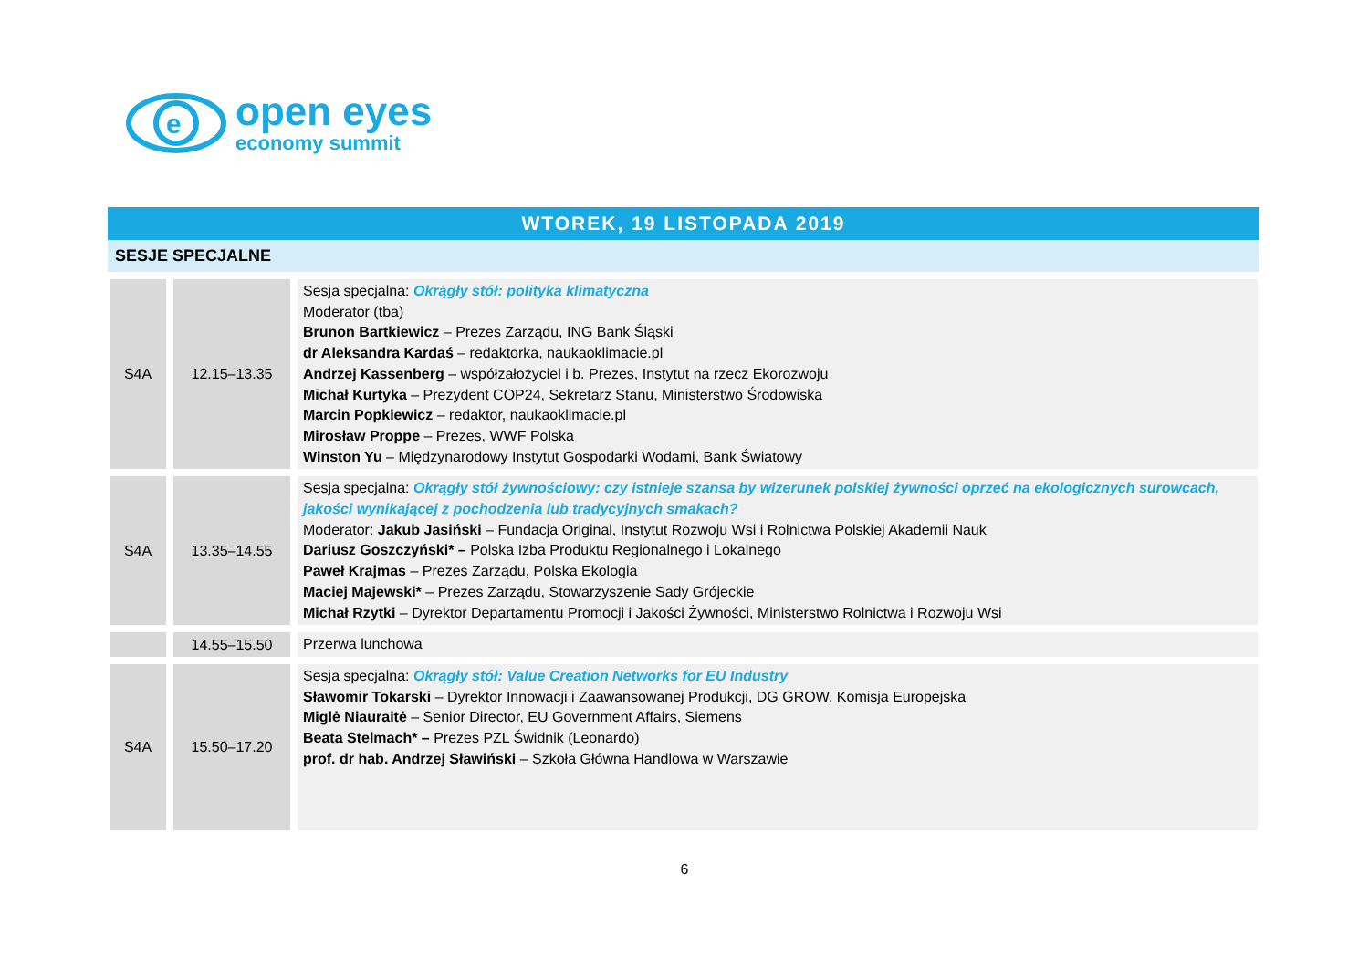e
open eyes
economy summit
WTOREK, 19 LISTOPADA 2019
SESJE SPECJALNE
| S4A | 12.15–13.35 | Sesja specjalna: Okrągły stół: polityka klimatyczna Moderator (tba) Brunon Bartkiewicz – Prezes Zarządu, ING Bank Śląski dr Aleksandra Kardaś – redaktorka, naukaoklimacie.pl Andrzej Kassenberg – współzałożyciel i b. Prezes, Instytut na rzecz Ekorozwoju Michał Kurtyka – Prezydent COP24, Sekretarz Stanu, Ministerstwo Środowiska Marcin Popkiewicz – redaktor, naukaoklimacie.pl Mirosław Proppe – Prezes, WWF Polska Winston Yu – Międzynarodowy Instytut Gospodarki Wodami, Bank Światowy |
| S4A | 13.35–14.55 | Sesja specjalna: Okrągły stół żywnościowy: czy istnieje szansa by wizerunek polskiej żywności oprzeć na ekologicznych surowcach, jakości wynikającej z pochodzenia lub tradycyjnych smakach? Moderator: Jakub Jasiński – Fundacja Original, Instytut Rozwoju Wsi i Rolnictwa Polskiej Akademii Nauk Dariusz Goszczyński* – Polska Izba Produktu Regionalnego i Lokalnego Paweł Krajmas – Prezes Zarządu, Polska Ekologia Maciej Majewski* – Prezes Zarządu, Stowarzyszenie Sady Grójeckie Michał Rzytki – Dyrektor Departamentu Promocji i Jakości Żywności, Ministerstwo Rolnictwa i Rozwoju Wsi |
| | 14.55–15.50 | Przerwa lunchowa |
| S4A | 15.50–17.20 | Sesja specjalna: Okrągły stół: Value Creation Networks for EU Industry Sławomir Tokarski – Dyrektor Innowacji i Zaawansowanej Produkcji, DG GROW, Komisja Europejska Miglė Niauraitė – Senior Director, EU Government Affairs, Siemens Beata Stelmach* – Prezes PZL Świdnik (Leonardo) prof. dr hab. Andrzej Sławiński – Szkoła Główna Handlowa w Warszawie |
6